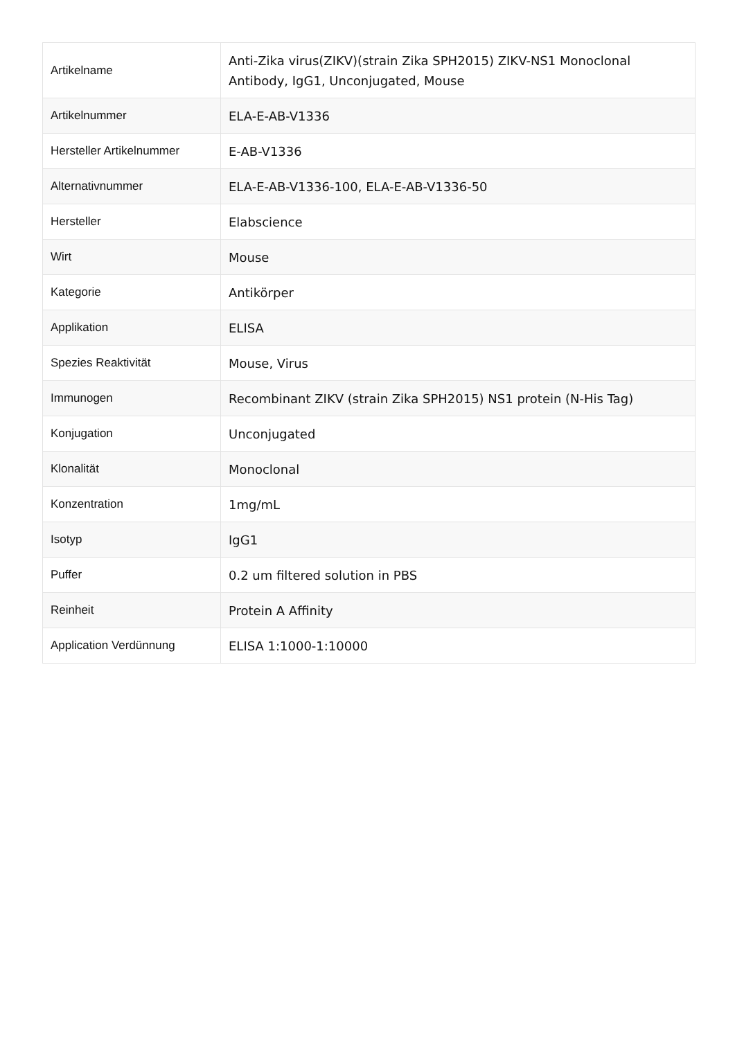| Artikelname | Anti-Zika virus(ZIKV)(strain Zika SPH2015) ZIKV-NS1 Monoclonal Antibody, IgG1, Unconjugated, Mouse |
| Artikelnummer | ELA-E-AB-V1336 |
| Hersteller Artikelnummer | E-AB-V1336 |
| Alternativnummer | ELA-E-AB-V1336-100, ELA-E-AB-V1336-50 |
| Hersteller | Elabscience |
| Wirt | Mouse |
| Kategorie | Antikörper |
| Applikation | ELISA |
| Spezies Reaktivität | Mouse, Virus |
| Immunogen | Recombinant ZIKV (strain Zika SPH2015) NS1 protein (N-His Tag) |
| Konjugation | Unconjugated |
| Klonalität | Monoclonal |
| Konzentration | 1mg/mL |
| Isotyp | IgG1 |
| Puffer | 0.2 um filtered solution in PBS |
| Reinheit | Protein A Affinity |
| Application Verdünnung | ELISA 1:1000-1:10000 |